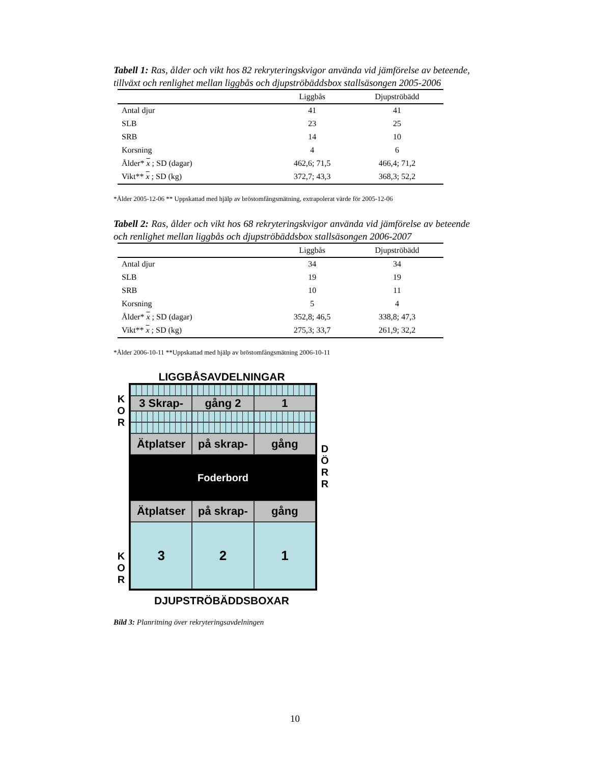Tabell 1: Ras, ålder och vikt hos 82 rekryteringskvigor använda vid jämförelse av beteende, tillväxt och renlighet mellan liggbås och djupströbäddsbox stallsäsongen 2005-2006
| | Liggbås | Djupströbädd |
| --- | --- | --- |
| Antal djur | 41 | 41 |
| SLB | 23 | 25 |
| SRB | 14 | 10 |
| Korsning | 4 | 6 |
| Ålder* x ; SD (dagar) | 462,6; 71,5 | 466,4; 71,2 |
| Vikt** x ; SD (kg) | 372,7; 43,3 | 368,3; 52,2 |
*Ålder 2005-12-06 ** Uppskattad med hjälp av bröstomfångsmätning, extrapolerat värde för 2005-12-06
Tabell 2: Ras, ålder och vikt hos 68 rekryteringskvigor använda vid jämförelse av beteende och renlighet mellan liggbås och djupströbäddsbox stallsäsongen 2006-2007
| | Liggbås | Djupströbädd |
| --- | --- | --- |
| Antal djur | 34 | 34 |
| SLB | 19 | 19 |
| SRB | 10 | 11 |
| Korsning | 5 | 4 |
| Ålder* x ; SD (dagar) | 352,8; 46,5 | 338,8; 47,3 |
| Vikt** x ; SD (kg) | 275,3; 33,7 | 261,9; 32,2 |
*Ålder 2006-10-11 **Uppskattad med hjälp av bröstomfångsmätning 2006-10-11
LIGGBÅSAVDELNINGAR
K
O
R
K
O
R
3 Skrap- gång 2 1
Ätplatser på skrap- gång
Foderbord
Ätplatser på skrap- gång
3 2 1
D
Ö
R
R
DJUPSTRÖBÄDDSBOXAR
Bild 3: Planritning över rekryteringsavdelningen
10